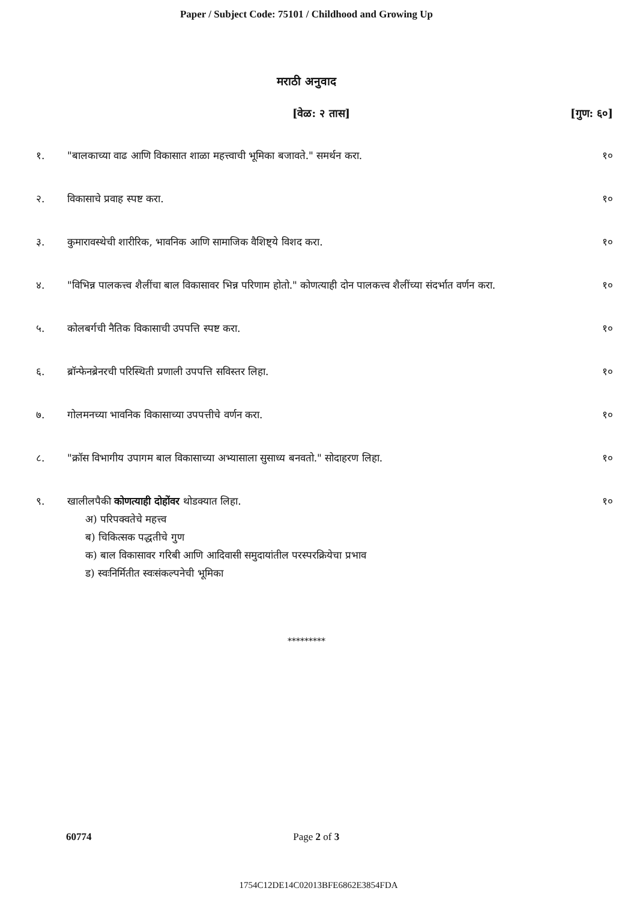Paper / Subject Code: 75101 / Childhood and Growing Up
मराठी अनुवाद
[वेळ: २ तास] [गुण: ६०]
१. "बालकाच्या वाढ आणि विकासात शाळा महत्त्वाची भूमिका बजावते." समर्थन करा. १०
२. विकासाचे प्रवाह स्पष्ट करा. १०
३. कुमारावस्थेची शारीरिक, भावनिक आणि सामाजिक वैशिष्ट्ये विशद करा. १०
४. "विभिन्न पालकत्त्व शैलींचा बाल विकासावर भिन्न परिणाम होतो." कोणत्याही दोन पालकत्त्व शैलींच्या संदर्भात वर्णन करा. १०
५. कोलबर्गची नैतिक विकासाची उपपत्ति स्पष्ट करा. १०
६. ब्रॉन्फेनब्रेनरची परिस्थिती प्रणाली उपपत्ति सविस्तर लिहा. १०
७. गोलमनच्या भावनिक विकासाच्या उपपत्तीचे वर्णन करा. १०
८. "क्रॉस विभागीय उपागम बाल विकासाच्या अभ्यासाला सुसाध्य बनवतो." सोदाहरण लिहा. १०
९. खालीलपैकी कोणत्याही दोहोंवर थोडक्यात लिहा.
अ) परिपक्वतेचे महत्त्व
ब) चिकित्सक पद्धतीचे गुण
क) बाल विकासावर गरिबी आणि आदिवासी समुदायांतील परस्परक्रियेचा प्रभाव
ड) स्वःनिर्मितीत स्वःसंकल्पनेची भूमिका
१०
*********
60774 Page 2 of 3
1754C12DE14C02013BFE6862E3854FDA